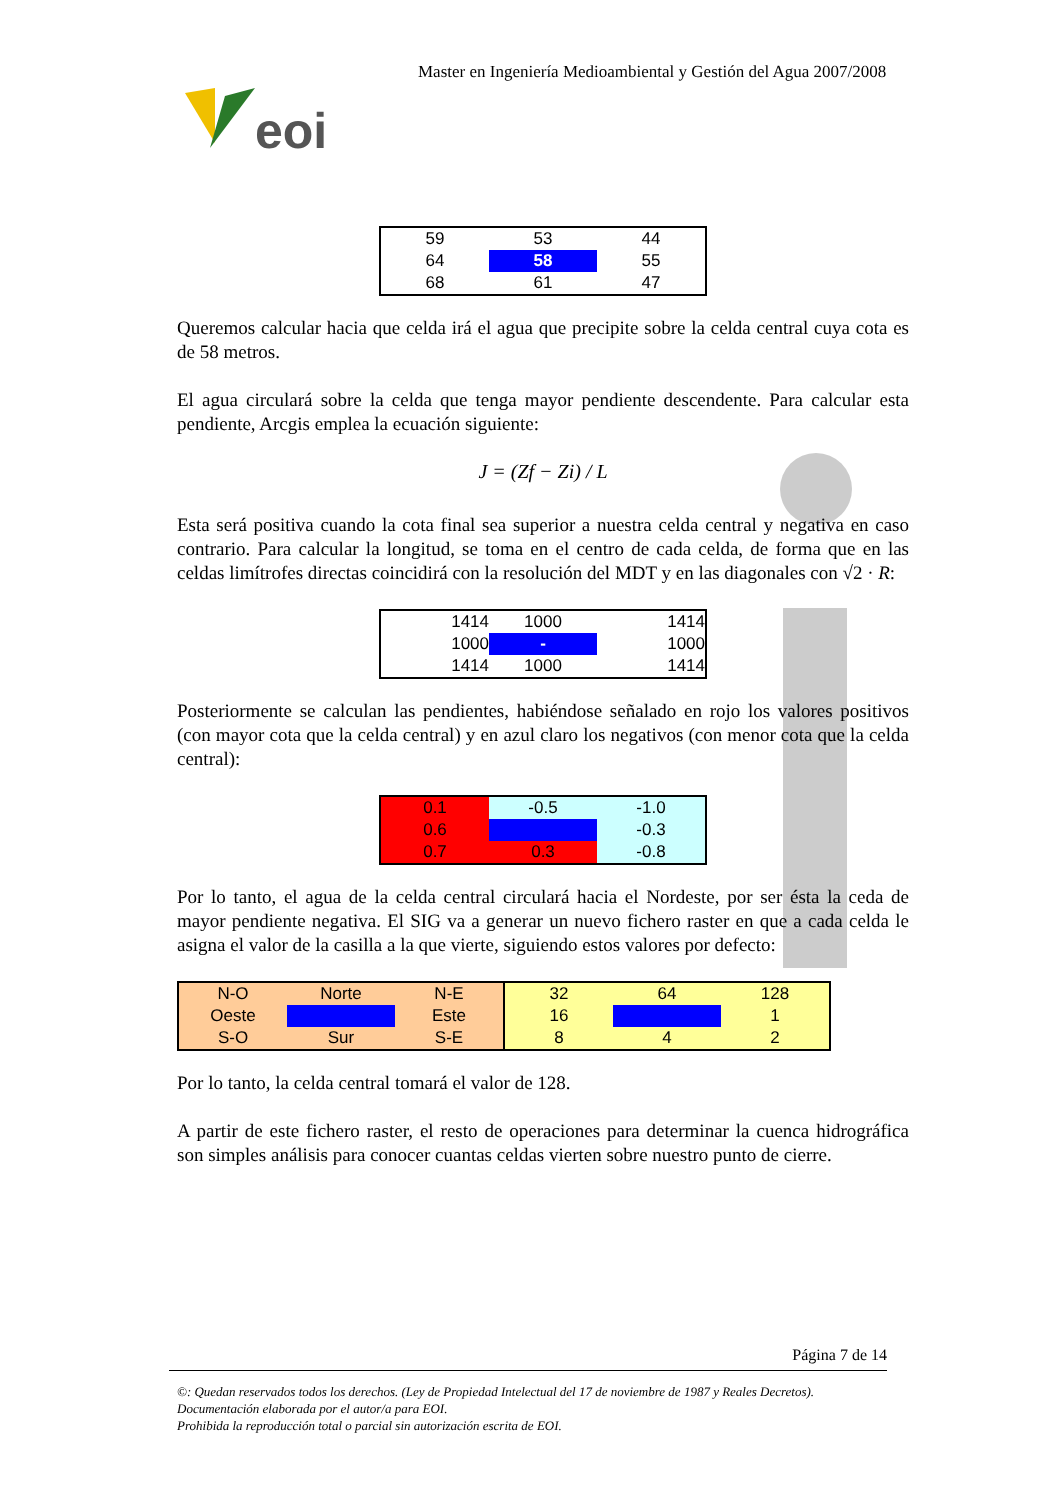Master en Ingeniería Medioambiental y Gestión del Agua 2007/2008
eoi
| 59 | 53 | 44 |
| 64 | 58 | 55 |
| 68 | 61 | 47 |
Queremos calcular hacia que celda irá el agua que precipite sobre la celda central cuya cota es de 58 metros.
El agua circulará sobre la celda que tenga mayor pendiente descendente. Para calcular esta pendiente, Arcgis emplea la ecuación siguiente:
J = (Zf − Zi) / L
Esta será positiva cuando la cota final sea superior a nuestra celda central y negativa en caso contrario. Para calcular la longitud, se toma en el centro de cada celda, de forma que en las celdas limítrofes directas coincidirá con la resolución del MDT y en las diagonales con √2 · R:
| 1414 | 1000 | 1414 |
| 1000 | - | 1000 |
| 1414 | 1000 | 1414 |
Posteriormente se calculan las pendientes, habiéndose señalado en rojo los valores positivos (con mayor cota que la celda central) y en azul claro los negativos (con menor cota que la celda central):
| 0.1 | -0.5 | -1.0 |
| 0.6 | | -0.3 |
| 0.7 | 0.3 | -0.8 |
Por lo tanto, el agua de la celda central circulará hacia el Nordeste, por ser ésta la ceda de mayor pendiente negativa. El SIG va a generar un nuevo fichero raster en que a cada celda le asigna el valor de la casilla a la que vierte, siguiendo estos valores por defecto:
| N-O | Norte | N-E | 32 | 64 | 128 |
| Oeste | | Este | 16 | | 1 |
| S-O | Sur | S-E | 8 | 4 | 2 |
Por lo tanto, la celda central tomará el valor de 128.
A partir de este fichero raster, el resto de operaciones para determinar la cuenca hidrográfica son simples análisis para conocer cuantas celdas vierten sobre nuestro punto de cierre.
Página 7 de 14
©: Quedan reservados todos los derechos. (Ley de Propiedad Intelectual del 17 de noviembre de 1987 y Reales Decretos).
Documentación elaborada por el autor/a para EOI.
Prohibida la reproducción total o parcial sin autorización escrita de EOI.